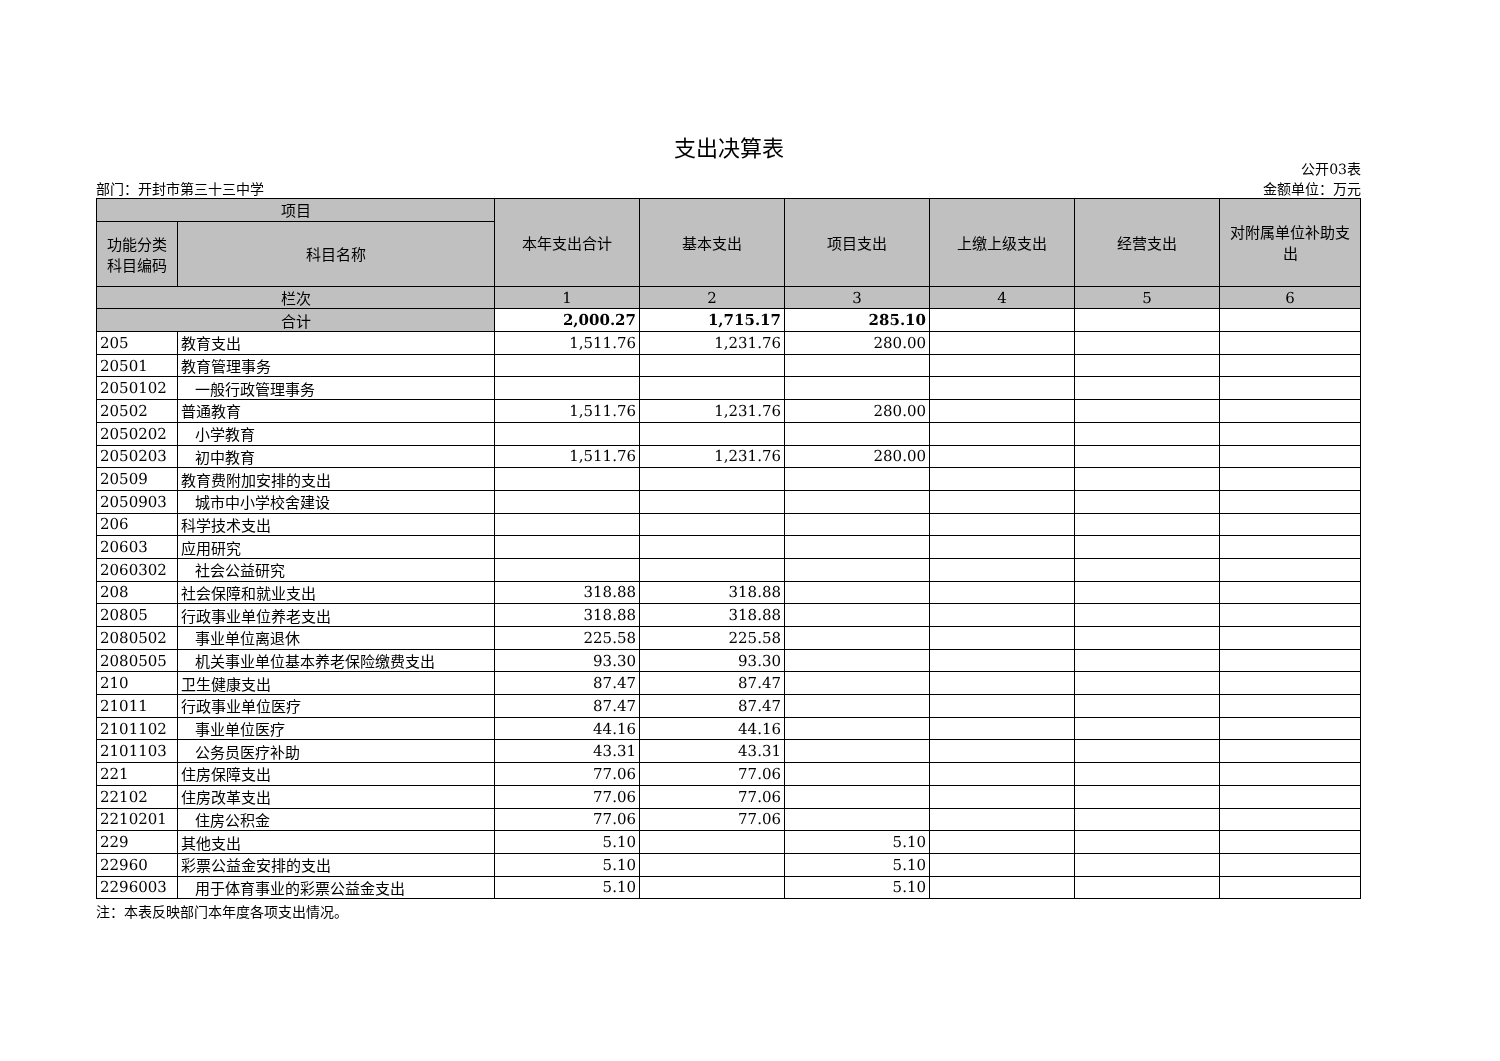支出决算表
公开03表
部门：开封市第三十三中学 金额单位：万元
| 项目 | | 本年支出合计 | 基本支出 | 项目支出 | 上缴上级支出 | 经营支出 | 对附属单位补助支出 |
| --- | --- | --- | --- | --- | --- | --- | --- |
| 功能分类科目编码 | 科目名称 | | | | | | |
| 栏次 | | 1 | 2 | 3 | 4 | 5 | 6 |
| 合计 | | 2,000.27 | 1,715.17 | 285.10 | | | |
| 205 | 教育支出 | 1,511.76 | 1,231.76 | 280.00 | | | |
| 20501 | 教育管理事务 | | | | | | |
| 2050102 | 一般行政管理事务 | | | | | | |
| 20502 | 普通教育 | 1,511.76 | 1,231.76 | 280.00 | | | |
| 2050202 | 小学教育 | | | | | | |
| 2050203 | 初中教育 | 1,511.76 | 1,231.76 | 280.00 | | | |
| 20509 | 教育费附加安排的支出 | | | | | | |
| 2050903 | 城市中小学校舍建设 | | | | | | |
| 206 | 科学技术支出 | | | | | | |
| 20603 | 应用研究 | | | | | | |
| 2060302 | 社会公益研究 | | | | | | |
| 208 | 社会保障和就业支出 | 318.88 | 318.88 | | | | |
| 20805 | 行政事业单位养老支出 | 318.88 | 318.88 | | | | |
| 2080502 | 事业单位离退休 | 225.58 | 225.58 | | | | |
| 2080505 | 机关事业单位基本养老保险缴费支出 | 93.30 | 93.30 | | | | |
| 210 | 卫生健康支出 | 87.47 | 87.47 | | | | |
| 21011 | 行政事业单位医疗 | 87.47 | 87.47 | | | | |
| 2101102 | 事业单位医疗 | 44.16 | 44.16 | | | | |
| 2101103 | 公务员医疗补助 | 43.31 | 43.31 | | | | |
| 221 | 住房保障支出 | 77.06 | 77.06 | | | | |
| 22102 | 住房改革支出 | 77.06 | 77.06 | | | | |
| 2210201 | 住房公积金 | 77.06 | 77.06 | | | | |
| 229 | 其他支出 | 5.10 | | 5.10 | | | |
| 22960 | 彩票公益金安排的支出 | 5.10 | | 5.10 | | | |
| 2296003 | 用于体育事业的彩票公益金支出 | 5.10 | | 5.10 | | | |
注：本表反映部门本年度各项支出情况。